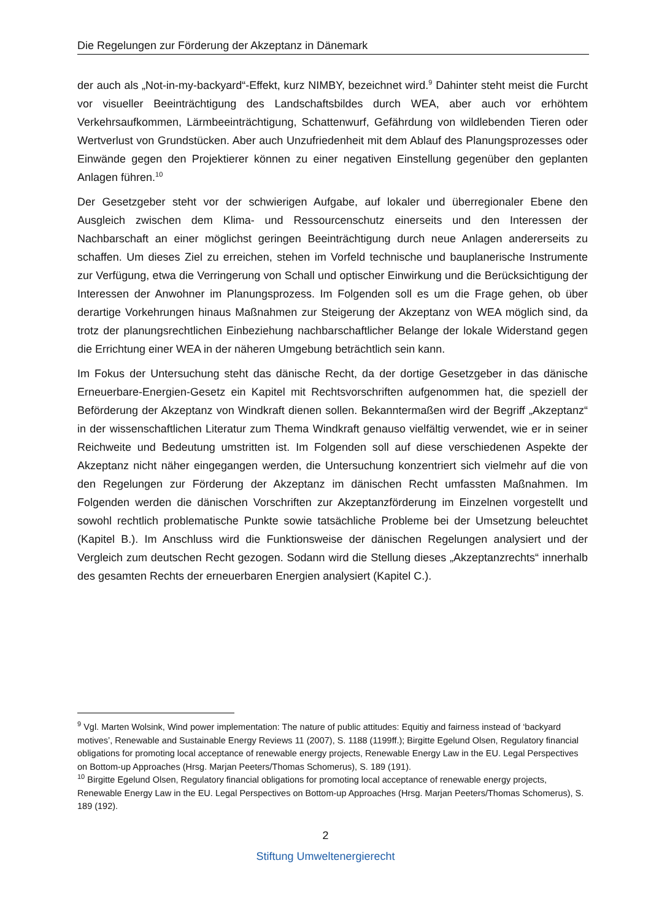Die Regelungen zur Förderung der Akzeptanz in Dänemark
der auch als „Not-in-my-backyard“-Effekt, kurz NIMBY, bezeichnet wird.<sup>9</sup> Dahinter steht meist die Furcht vor visueller Beeinträchtigung des Landschaftsbildes durch WEA, aber auch vor erhöhtem Verkehrsaufkommen, Lärmbeeinträchtigung, Schattenwurf, Gefährdung von wildlebenden Tieren oder Wertverlust von Grundstücken. Aber auch Unzufriedenheit mit dem Ablauf des Planungsprozesses oder Einwände gegen den Projektierer können zu einer negativen Einstellung gegenüber den geplanten Anlagen führen.<sup>10</sup>
Der Gesetzgeber steht vor der schwierigen Aufgabe, auf lokaler und überregionaler Ebene den Ausgleich zwischen dem Klima- und Ressourcenschutz einerseits und den Interessen der Nachbarschaft an einer möglichst geringen Beeinträchtigung durch neue Anlagen andererseits zu schaffen. Um dieses Ziel zu erreichen, stehen im Vorfeld technische und bauplanerische Instrumente zur Verfügung, etwa die Verringerung von Schall und optischer Einwirkung und die Berücksichtigung der Interessen der Anwohner im Planungsprozess. Im Folgenden soll es um die Frage gehen, ob über derartige Vorkehrungen hinaus Maßnahmen zur Steigerung der Akzeptanz von WEA möglich sind, da trotz der planungsrechtlichen Einbeziehung nachbarschaftlicher Belange der lokale Widerstand gegen die Errichtung einer WEA in der näheren Umgebung beträchtlich sein kann.
Im Fokus der Untersuchung steht das dänische Recht, da der dortige Gesetzgeber in das dänische Erneuerbare-Energien-Gesetz ein Kapitel mit Rechtsvorschriften aufgenommen hat, die speziell der Beförderung der Akzeptanz von Windkraft dienen sollen. Bekanntermaßen wird der Begriff „Akzeptanz“ in der wissenschaftlichen Literatur zum Thema Windkraft genauso vielfältig verwendet, wie er in seiner Reichweite und Bedeutung umstritten ist. Im Folgenden soll auf diese verschiedenen Aspekte der Akzeptanz nicht näher eingegangen werden, die Untersuchung konzentriert sich vielmehr auf die von den Regelungen zur Förderung der Akzeptanz im dänischen Recht umfassten Maßnahmen. Im Folgenden werden die dänischen Vorschriften zur Akzeptanzförderung im Einzelnen vorgestellt und sowohl rechtlich problematische Punkte sowie tatsächliche Probleme bei der Umsetzung beleuchtet (Kapitel B.). Im Anschluss wird die Funktionsweise der dänischen Regelungen analysiert und der Vergleich zum deutschen Recht gezogen. Sodann wird die Stellung dieses „Akzeptanzrechts“ innerhalb des gesamten Rechts der erneuerbaren Energien analysiert (Kapitel C.).
<sup>9</sup> Vgl. Marten Wolsink, Wind power implementation: The nature of public attitudes: Equitiy and fairness instead of ‘backyard motives’, Renewable and Sustainable Energy Reviews 11 (2007), S. 1188 (1199ff.); Birgitte Egelund Olsen, Regulatory financial obligations for promoting local acceptance of renewable energy projects, Renewable Energy Law in the EU. Legal Perspectives on Bottom-up Approaches (Hrsg. Marjan Peeters/Thomas Schomerus), S. 189 (191).
<sup>10</sup> Birgitte Egelund Olsen, Regulatory financial obligations for promoting local acceptance of renewable energy projects, Renewable Energy Law in the EU. Legal Perspectives on Bottom-up Approaches (Hrsg. Marjan Peeters/Thomas Schomerus), S. 189 (192).
2
Stiftung Umweltenergierecht